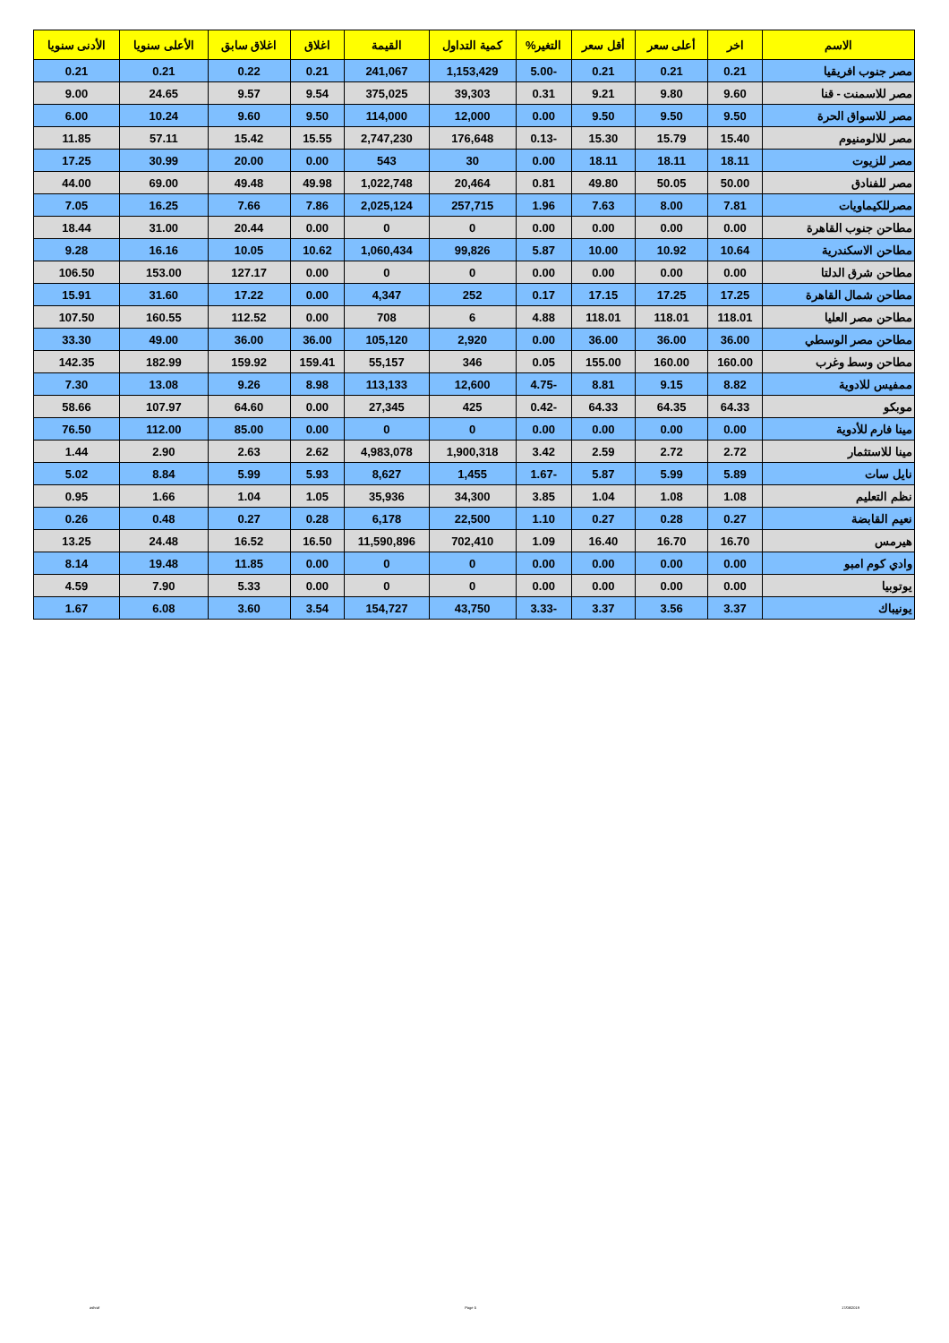| الاسم | اخر | أعلى سعر | أقل سعر | التغير% | كمية التداول | القيمة | اغلاق | اغلاق سابق | الأعلى سنويا | الأدنى سنويا |
| --- | --- | --- | --- | --- | --- | --- | --- | --- | --- | --- |
| مصر جنوب افريقيا | 0.21 | 0.21 | 0.21 | -5.00 | 1,153,429 | 241,067 | 0.21 | 0.22 | 0.21 | 0.21 |
| مصر للاسمنت - قنا | 9.60 | 9.80 | 9.21 | 0.31 | 39,303 | 375,025 | 9.54 | 9.57 | 24.65 | 9.00 |
| مصر للاسواق الحرة | 9.50 | 9.50 | 9.50 | 0.00 | 12,000 | 114,000 | 9.50 | 9.60 | 10.24 | 6.00 |
| مصر للالومنيوم | 15.40 | 15.79 | 15.30 | -0.13 | 176,648 | 2,747,230 | 15.55 | 15.42 | 57.11 | 11.85 |
| مصر للزيوت | 18.11 | 18.11 | 18.11 | 0.00 | 30 | 543 | 0.00 | 20.00 | 30.99 | 17.25 |
| مصر للفنادق | 50.00 | 50.05 | 49.80 | 0.81 | 20,464 | 1,022,748 | 49.98 | 49.48 | 69.00 | 44.00 |
| مصرللكيماويات | 7.81 | 8.00 | 7.63 | 1.96 | 257,715 | 2,025,124 | 7.86 | 7.66 | 16.25 | 7.05 |
| مطاحن جنوب القاهرة | 0.00 | 0.00 | 0.00 | 0.00 | 0 | 0 | 0.00 | 20.44 | 31.00 | 18.44 |
| مطاحن الاسكندرية | 10.64 | 10.92 | 10.00 | 5.87 | 99,826 | 1,060,434 | 10.62 | 10.05 | 16.16 | 9.28 |
| مطاحن شرق الدلتا | 0.00 | 0.00 | 0.00 | 0.00 | 0 | 0 | 0.00 | 127.17 | 153.00 | 106.50 |
| مطاحن شمال القاهرة | 17.25 | 17.25 | 17.15 | 0.17 | 252 | 4,347 | 0.00 | 17.22 | 31.60 | 15.91 |
| مطاحن مصر العليا | 118.01 | 118.01 | 118.01 | 4.88 | 6 | 708 | 0.00 | 112.52 | 160.55 | 107.50 |
| مطاحن مصر الوسطي | 36.00 | 36.00 | 36.00 | 0.00 | 2,920 | 105,120 | 36.00 | 36.00 | 49.00 | 33.30 |
| مطاحن وسط وغرب | 160.00 | 160.00 | 155.00 | 0.05 | 346 | 55,157 | 159.41 | 159.92 | 182.99 | 142.35 |
| ممفيس للادوية | 8.82 | 9.15 | 8.81 | -4.75 | 12,600 | 113,133 | 8.98 | 9.26 | 13.08 | 7.30 |
| موبكو | 64.33 | 64.35 | 64.33 | -0.42 | 425 | 27,345 | 0.00 | 64.60 | 107.97 | 58.66 |
| مينا فارم للأدوية | 0.00 | 0.00 | 0.00 | 0.00 | 0 | 0 | 0.00 | 85.00 | 112.00 | 76.50 |
| مينا للاستثمار | 2.72 | 2.72 | 2.59 | 3.42 | 1,900,318 | 4,983,078 | 2.62 | 2.63 | 2.90 | 1.44 |
| نايل سات | 5.89 | 5.99 | 5.87 | -1.67 | 1,455 | 8,627 | 5.93 | 5.99 | 8.84 | 5.02 |
| نظم التعليم | 1.08 | 1.08 | 1.04 | 3.85 | 34,300 | 35,936 | 1.05 | 1.04 | 1.66 | 0.95 |
| نعيم القابضة | 0.27 | 0.28 | 0.27 | 1.10 | 22,500 | 6,178 | 0.28 | 0.27 | 0.48 | 0.26 |
| هيرمس | 16.70 | 16.70 | 16.40 | 1.09 | 702,410 | 11,590,896 | 16.50 | 16.52 | 24.48 | 13.25 |
| وادي كوم امبو | 0.00 | 0.00 | 0.00 | 0.00 | 0 | 0 | 0.00 | 11.85 | 19.48 | 8.14 |
| يوتوبيا | 0.00 | 0.00 | 0.00 | 0.00 | 0 | 0 | 0.00 | 5.33 | 7.90 | 4.59 |
| يونيباك | 3.37 | 3.56 | 3.37 | -3.33 | 43,750 | 154,727 | 3.54 | 3.60 | 6.08 | 1.67 |
ashraf Page 5 17/08/2019